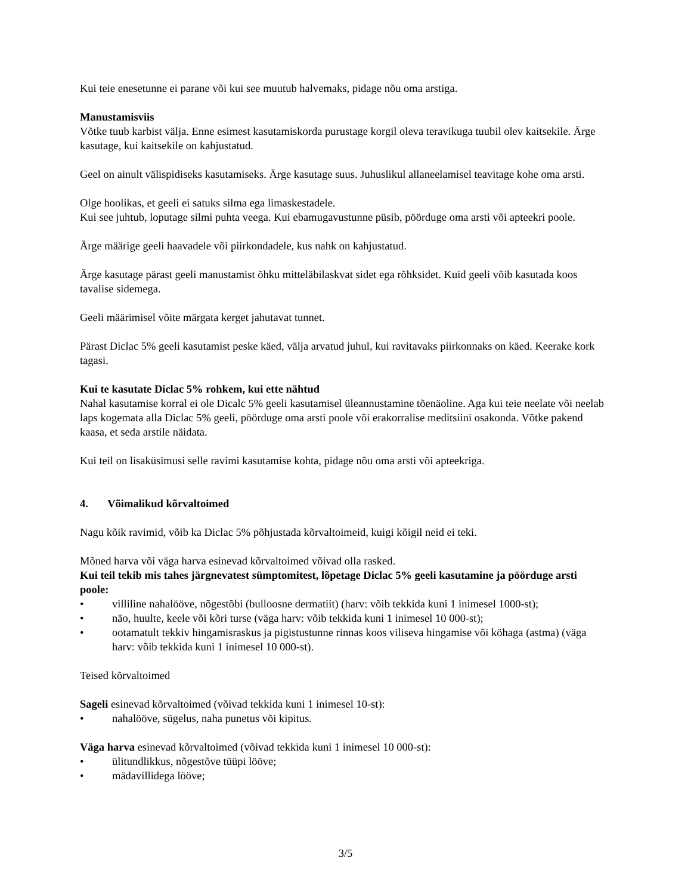Kui teie enesetunne ei parane või kui see muutub halvemaks, pidage nõu oma arstiga.
Manustamisviis
Võtke tuub karbist välja. Enne esimest kasutamiskorda purustage korgil oleva teravikuga tuubil olev kaitsekile. Ärge kasutage, kui kaitsekile on kahjustatud.
Geel on ainult välispidiseks kasutamiseks. Ärge kasutage suus. Juhuslikul allaneelamisel teavitage kohe oma arsti.
Olge hoolikas, et geeli ei satuks silma ega limaskestadele.
Kui see juhtub, loputage silmi puhta veega. Kui ebamugavustunne püsib, pöörduge oma arsti või apteekri poole.
Ärge määrige geeli haavadele või piirkondadele, kus nahk on kahjustatud.
Ärge kasutage pärast geeli manustamist õhku mitteläbilaskvat sidet ega rõhksidet. Kuid geeli võib kasutada koos tavalise sidemega.
Geeli määrimisel võite märgata kerget jahutavat tunnet.
Pärast Diclac 5% geeli kasutamist peske käed, välja arvatud juhul, kui ravitavaks piirkonnaks on käed. Keerake kork tagasi.
Kui te kasutate Diclac 5% rohkem, kui ette nähtud
Nahal kasutamise korral ei ole Dicalc 5% geeli kasutamisel üleannustamine tõenäoline. Aga kui teie neelate või neelab laps kogemata alla Diclac 5% geeli, pöörduge oma arsti poole või erakorralise meditsiini osakonda. Võtke pakend kaasa, et seda arstile näidata.
Kui teil on lisaküsimusi selle ravimi kasutamise kohta, pidage nõu oma arsti või apteekriga.
4. Võimalikud kõrvaltoimed
Nagu kõik ravimid, võib ka Diclac 5% põhjustada kõrvaltoimeid, kuigi kõigil neid ei teki.
Mõned harva või väga harva esinevad kõrvaltoimed võivad olla rasked.
Kui teil tekib mis tahes järgnevatest sümptomitest, lõpetage Diclac 5% geeli kasutamine ja pöörduge arsti poole:
• villiline nahalööve, nõgestõbi (bulloosne dermatiit) (harv: võib tekkida kuni 1 inimesel 1000-st);
• näo, huulte, keele või kõri turse (väga harv: võib tekkida kuni 1 inimesel 10 000-st);
• ootamatult tekkiv hingamisraskus ja pigistustunne rinnas koos viliseva hingamise või köhaga (astma) (väga harv: võib tekkida kuni 1 inimesel 10 000-st).
Teised kõrvaltoimed
Sageli esinevad kõrvaltoimed (võivad tekkida kuni 1 inimesel 10-st):
• nahalööve, sügelus, naha punetus või kipitus.
Väga harva esinevad kõrvaltoimed (võivad tekkida kuni 1 inimesel 10 000-st):
• ülitundlikkus, nõgestõve tüüpi lööve;
• mädavillidega lööve;
3/5